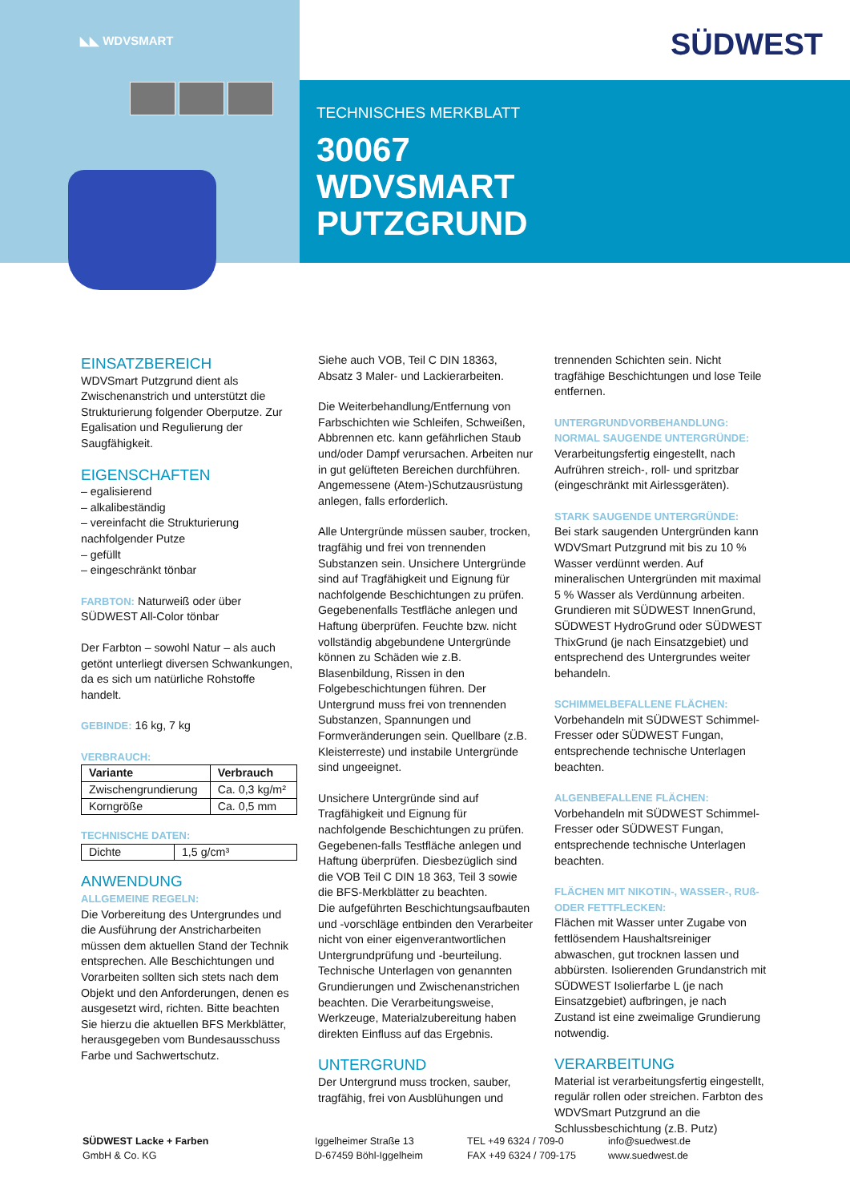◣◣ WDVSMART SÜDWEST
TECHNISCHES MERKBLATT
30067
WDVSMART
PUTZGRUND
EINSATZBEREICH
WDVSmart Putzgrund dient als Zwischenanstrich und unterstützt die Strukturierung folgender Oberputze. Zur Egalisation und Regulierung der Saugfähigkeit.
EIGENSCHAFTEN
– egalisierend
– alkalibeständig
– vereinfacht die Strukturierung nachfolgender Putze
– gefüllt
– eingeschränkt tönbar
FARBTON: Naturweiß oder über SÜDWEST All-Color tönbar
Der Farbton – sowohl Natur – als auch getönt unterliegt diversen Schwankungen, da es sich um natürliche Rohstoffe handelt.
GEBINDE: 16 kg, 7 kg
VERBRAUCH:
| Variante | Verbrauch |
| --- | --- |
| Zwischengrundierung | Ca. 0,3 kg/m² |
| Korngröße | Ca. 0,5 mm |
TECHNISCHE DATEN:
| Dichte | 1,5 g/cm³ |
ANWENDUNG
ALLGEMEINE REGELN:
Die Vorbereitung des Untergrundes und die Ausführung der Anstricharbeiten müssen dem aktuellen Stand der Technik entsprechen. Alle Beschichtungen und Vorarbeiten sollten sich stets nach dem Objekt und den Anforderungen, denen es ausgesetzt wird, richten. Bitte beachten Sie hierzu die aktuellen BFS Merkblätter, herausgegeben vom Bundesausschuss Farbe und Sachwertschutz.
Siehe auch VOB, Teil C DIN 18363, Absatz 3 Maler- und Lackierarbeiten.
Die Weiterbehandlung/Entfernung von Farbschichten wie Schleifen, Schweißen, Abbrennen etc. kann gefährlichen Staub und/oder Dampf verursachen. Arbeiten nur in gut gelüfteten Bereichen durchführen. Angemessene (Atem-)Schutzausrüstung anlegen, falls erforderlich.
Alle Untergründe müssen sauber, trocken, tragfähig und frei von trennenden Substanzen sein. Unsichere Untergründe sind auf Tragfähigkeit und Eignung für nachfolgende Beschichtungen zu prüfen. Gegebenenfalls Testfläche anlegen und Haftung überprüfen. Feuchte bzw. nicht vollständig abgebundene Untergründe können zu Schäden wie z.B. Blasenbildung, Rissen in den Folgebeschichtungen führen. Der Untergrund muss frei von trennenden Substanzen, Spannungen und Formveränderungen sein. Quellbare (z.B. Kleisterreste) und instabile Untergründe sind ungeeignet.
Unsichere Untergründe sind auf Tragfähigkeit und Eignung für nachfolgende Beschichtungen zu prüfen. Gegebenen-falls Testfläche anlegen und Haftung überprüfen. Diesbezüglich sind die VOB Teil C DIN 18 363, Teil 3 sowie die BFS-Merkblätter zu beachten.
Die aufgeführten Beschichtungsaufbauten und -vorschläge entbinden den Verarbeiter nicht von einer eigenverantwortlichen Untergrundprüfung und -beurteilung. Technische Unterlagen von genannten Grundierungen und Zwischenanstrichen beachten. Die Verarbeitungsweise, Werkzeuge, Materialzubereitung haben direkten Einfluss auf das Ergebnis.
UNTERGRUND
Der Untergrund muss trocken, sauber, tragfähig, frei von Ausblühungen und
trennenden Schichten sein. Nicht tragfähige Beschichtungen und lose Teile entfernen.
UNTERGRUNDVORBEHANDLUNG:
NORMAL SAUGENDE UNTERGRÜNDE:
Verarbeitungsfertig eingestellt, nach Aufrühren streich-, roll- und spritzbar (eingeschränkt mit Airlessgeräten).
STARK SAUGENDE UNTERGRÜNDE:
Bei stark saugenden Untergründen kann WDVSmart Putzgrund mit bis zu 10 % Wasser verdünnt werden. Auf mineralischen Untergründen mit maximal 5 % Wasser als Verdünnung arbeiten. Grundieren mit SÜDWEST InnenGrund, SÜDWEST HydroGrund oder SÜDWEST ThixGrund (je nach Einsatzgebiet) und entsprechend des Untergrundes weiter behandeln.
SCHIMMELBEFALLENE FLÄCHEN:
Vorbehandeln mit SÜDWEST Schimmel-Fresser oder SÜDWEST Fungan, entsprechende technische Unterlagen beachten.
ALGENBEFALLENE FLÄCHEN:
Vorbehandeln mit SÜDWEST Schimmel-Fresser oder SÜDWEST Fungan, entsprechende technische Unterlagen beachten.
FLÄCHEN MIT NIKOTIN-, WASSER-, RUß- ODER FETTFLECKEN:
Flächen mit Wasser unter Zugabe von fettlösendem Haushaltsreiniger abwaschen, gut trocknen lassen und abbürsten. Isolierenden Grundanstrich mit SÜDWEST Isolierfarbe L (je nach Einsatzgebiet) aufbringen, je nach Zustand ist eine zweimalige Grundierung notwendig.
VERARBEITUNG
Material ist verarbeitungsfertig eingestellt, regulär rollen oder streichen. Farbton des WDVSmart Putzgrund an die Schlussbeschichtung (z.B. Putz)
SÜDWEST Lacke + Farben
GmbH & Co. KG
Iggelheimer Straße 13
D-67459 Böhl-Iggelheim
TEL +49 6324 / 709-0
FAX +49 6324 / 709-175
info@suedwest.de
www.suedwest.de